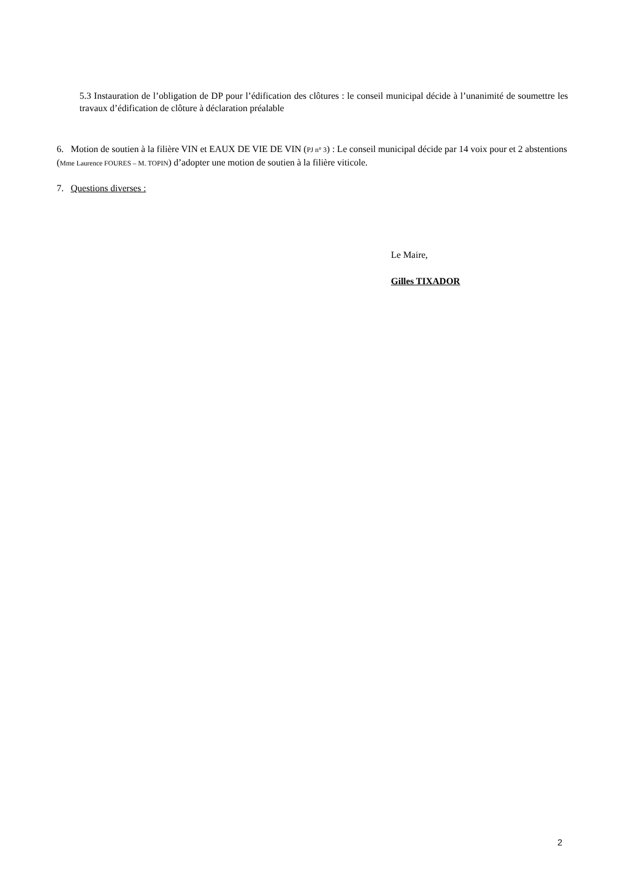5.3 Instauration de l’obligation de DP pour l’édification des clôtures : le conseil municipal décide à l’unanimité de soumettre les travaux d’édification de clôture à déclaration préalable
6. Motion de soutien à la filière VIN et EAUX DE VIE DE VIN (PJ n° 3) : Le conseil municipal décide par 14 voix pour et 2 abstentions (Mme Laurence FOURES – M. TOPIN) d’adopter une motion de soutien à la filière viticole.
7. Questions diverses :
Le Maire,
Gilles TIXADOR
2